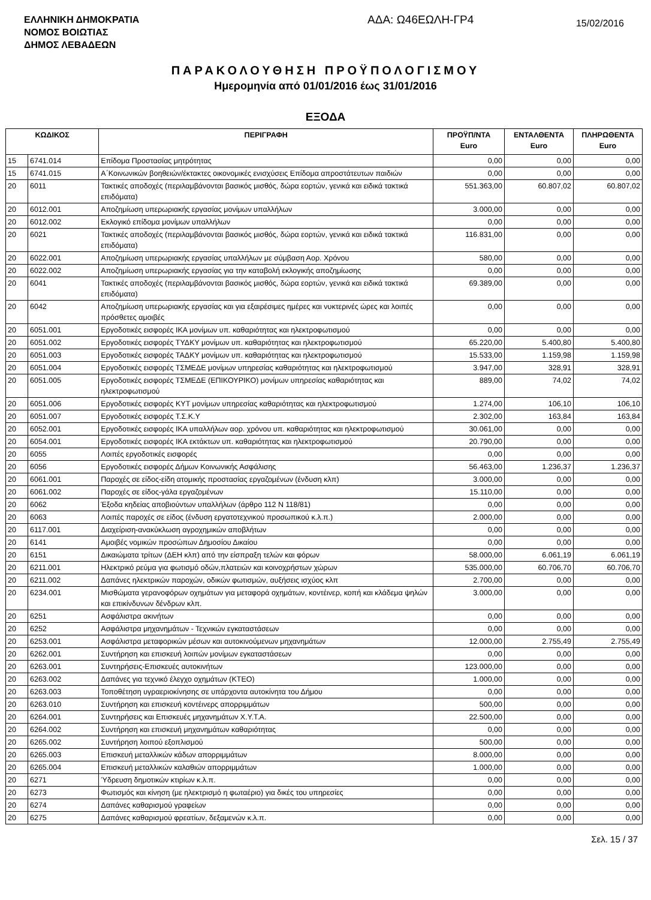ΕΛΛΗΝΙΚΗ ΔΗΜΟΚΡΑΤΙΑ
ΝΟΜΟΣ ΒΟΙΩΤΙΑΣ
ΔΗΜΟΣ ΛΕΒΑΔΕΩΝ
ΑΔΑ: Ω46ΕΩΛΗ-ΓΡ4
15/02/2016
ΠΑΡΑΚΟΛΟΥΘΗΣΗ ΠΡΟΫΠΟΛΟΓΙΣΜΟΥ
Ημερομηνία από 01/01/2016 έως 31/01/2016
ΕΞΟΔΑ
| ΚΩΔΙΚΟΣ | | ΠΕΡΙΓΡΑΦΗ | ΠΡΟΫΠ/ΝΤΑ Euro | ΕΝΤΑΛΘΕΝΤΑ Euro | ΠΛΗΡΩΘΕΝΤΑ Euro |
| --- | --- | --- | --- | --- | --- |
| 15 | 6741.014 | Επίδομα Προστασίας μητρότητας | 0,00 | 0,00 | 0,00 |
| 15 | 6741.015 | Α΄Κοινωνικών βοηθειών/έκτακτες οικονομικές ενισχύσεις Επίδομα απροστάτευτων παιδιών | 0,00 | 0,00 | 0,00 |
| 20 | 6011 | Τακτικές αποδοχές (περιλαμβάνονται βασικός μισθός, δώρα εορτών, γενικά και ειδικά τακτικά επιδόματα) | 551.363,00 | 60.807,02 | 60.807,02 |
| 20 | 6012.001 | Αποζημίωση υπερωριακής εργασίας μονίμων υπαλλήλων | 3.000,00 | 0,00 | 0,00 |
| 20 | 6012.002 | Εκλογικό επίδομα μονίμων υπαλλήλων | 0,00 | 0,00 | 0,00 |
| 20 | 6021 | Τακτικές αποδοχές (περιλαμβάνονται βασικός μισθός, δώρα εορτών, γενικά και ειδικά τακτικά επιδόματα) | 116.831,00 | 0,00 | 0,00 |
| 20 | 6022.001 | Αποζημίωση υπερωριακής εργασίας υπαλλήλων με σύμβαση Αορ. Χρόνου | 580,00 | 0,00 | 0,00 |
| 20 | 6022.002 | Αποζημίωση υπερωριακής εργασίας για την καταβολή εκλογικής αποζημίωσης | 0,00 | 0,00 | 0,00 |
| 20 | 6041 | Τακτικές αποδοχές (περιλαμβάνονται βασικός μισθός, δώρα εορτών, γενικά και ειδικά τακτικά επιδόματα) | 69.389,00 | 0,00 | 0,00 |
| 20 | 6042 | Αποζημίωση υπερωριακής εργασίας και για εξαιρέσιμες ημέρες και νυκτερινές ώρες και λοιπές πρόσθετες αμοιβές | 0,00 | 0,00 | 0,00 |
| 20 | 6051.001 | Εργοδοτικές εισφορές ΙΚΑ μονίμων υπ. καθαριότητας και ηλεκτροφωτισμού | 0,00 | 0,00 | 0,00 |
| 20 | 6051.002 | Εργοδοτικές εισφορές ΤΥΔΚΥ μονίμων υπ. καθαριότητας και ηλεκτροφωτισμού | 65.220,00 | 5.400,80 | 5.400,80 |
| 20 | 6051.003 | Εργοδοτικές εισφορές ΤΑΔΚΥ μονίμων υπ. καθαριότητας και ηλεκτροφωτισμού | 15.533,00 | 1.159,98 | 1.159,98 |
| 20 | 6051.004 | Εργοδοτικές εισφορές ΤΣΜΕΔΕ μονίμων υπηρεσίας καθαριότητας και ηλεκτροφωτισμού | 3.947,00 | 328,91 | 328,91 |
| 20 | 6051.005 | Εργοδοτικές εισφορές ΤΣΜΕΔΕ (ΕΠΙΚΟΥΡΙΚΟ) μονίμων υπηρεσίας καθαριότητας και ηλεκτροφωτισμού | 889,00 | 74,02 | 74,02 |
| 20 | 6051.006 | Εργοδοτικές εισφορές ΚΥΤ μονίμων υπηρεσίας καθαριότητας και ηλεκτροφωτισμού | 1.274,00 | 106,10 | 106,10 |
| 20 | 6051.007 | Εργοδοτικές εισφορές Τ.Σ.Κ.Υ | 2.302,00 | 163,84 | 163,84 |
| 20 | 6052.001 | Εργοδοτικές εισφορές ΙΚΑ υπαλλήλων αορ. χρόνου υπ. καθαριότητας και ηλεκτροφωτισμού | 30.061,00 | 0,00 | 0,00 |
| 20 | 6054.001 | Εργοδοτικές εισφορές ΙΚΑ εκτάκτων υπ. καθαριότητας και ηλεκτροφωτισμού | 20.790,00 | 0,00 | 0,00 |
| 20 | 6055 | Λοιπές εργοδοτικές εισφορές | 0,00 | 0,00 | 0,00 |
| 20 | 6056 | Εργοδοτικές εισφορές Δήμων Κοινωνικής Ασφάλισης | 56.463,00 | 1.236,37 | 1.236,37 |
| 20 | 6061.001 | Παροχές σε είδος-είδη ατομικής προστασίας εργαζομένων (ένδυση κλπ) | 3.000,00 | 0,00 | 0,00 |
| 20 | 6061.002 | Παροχές σε είδος-γάλα εργαζομένων | 15.110,00 | 0,00 | 0,00 |
| 20 | 6062 | Έξοδα κηδείας αποβιούντων υπαλλήλων (άρθρο 112 Ν 118/81) | 0,00 | 0,00 | 0,00 |
| 20 | 6063 | Λοιπές παροχές σε είδος (ένδυση εργατοτεχνικού προσωπικού κ.λ.π.) | 2.000,00 | 0,00 | 0,00 |
| 20 | 6117.001 | Διαχείριση-ανακύκλωση αγροχημικών αποβλήτων | 0,00 | 0,00 | 0,00 |
| 20 | 6141 | Αμοιβές νομικών προσώπων Δημοσίου Δικαίου | 0,00 | 0,00 | 0,00 |
| 20 | 6151 | Δικαιώματα τρίτων (ΔΕΗ κλπ) από την είσπραξη τελών και φόρων | 58.000,00 | 6.061,19 | 6.061,19 |
| 20 | 6211.001 | Ηλεκτρικό ρεύμα για φωτισμό οδών,πλατειών και κοινοχρήστων χώρων | 535.000,00 | 60.706,70 | 60.706,70 |
| 20 | 6211.002 | Δαπάνες ηλεκτρικών παροχών, οδικών φωτισμών, αυξήσεις ισχύος κλπ | 2.700,00 | 0,00 | 0,00 |
| 20 | 6234.001 | Μισθώματα γερανοφόρων οχημάτων για μεταφορά οχημάτων, κοντέινερ, κοπή και κλάδεμα ψηλών και επικίνδυνων δένδρων κλπ. | 3.000,00 | 0,00 | 0,00 |
| 20 | 6251 | Ασφάλιστρα ακινήτων | 0,00 | 0,00 | 0,00 |
| 20 | 6252 | Ασφάλιστρα μηχανημάτων - Τεχνικών εγκαταστάσεων | 0,00 | 0,00 | 0,00 |
| 20 | 6253.001 | Ασφάλιστρα μεταφορικών μέσων και αυτοκινούμενων μηχανημάτων | 12.000,00 | 2.755,49 | 2.755,49 |
| 20 | 6262.001 | Συντήρηση και επισκευή λοιπών μονίμων εγκαταστάσεων | 0,00 | 0,00 | 0,00 |
| 20 | 6263.001 | Συντηρήσεις-Επισκευές αυτοκινήτων | 123.000,00 | 0,00 | 0,00 |
| 20 | 6263.002 | Δαπάνες για τεχνικό έλεγχο οχημάτων (ΚΤΕΟ) | 1.000,00 | 0,00 | 0,00 |
| 20 | 6263.003 | Τοποθέτηση υγραεριοκίνησης σε υπάρχοντα αυτοκίνητα του Δήμου | 0,00 | 0,00 | 0,00 |
| 20 | 6263.010 | Συντήρηση και επισκευή κοντέινερς απορριμμάτων | 500,00 | 0,00 | 0,00 |
| 20 | 6264.001 | Συντηρήσεις και Επισκευές μηχανημάτων Χ.Υ.Τ.Α. | 22.500,00 | 0,00 | 0,00 |
| 20 | 6264.002 | Συντήρηση και επισκευή μηχανημάτων καθαριότητας | 0,00 | 0,00 | 0,00 |
| 20 | 6265.002 | Συντήρηση λοιπού εξοπλισμού | 500,00 | 0,00 | 0,00 |
| 20 | 6265.003 | Επισκευή μεταλλικών κάδων απορριμμάτων | 8.000,00 | 0,00 | 0,00 |
| 20 | 6265.004 | Επισκευή μεταλλικών καλαθιών απορριμμάτων | 1.000,00 | 0,00 | 0,00 |
| 20 | 6271 | Ύδρευση δημοτικών κτιρίων κ.λ.π. | 0,00 | 0,00 | 0,00 |
| 20 | 6273 | Φωτισμός και κίνηση (με ηλεκτρισμό η φωταέριο) για δικές του υπηρεσίες | 0,00 | 0,00 | 0,00 |
| 20 | 6274 | Δαπάνες καθαρισμού γραφείων | 0,00 | 0,00 | 0,00 |
| 20 | 6275 | Δαπάνες καθαρισμού φρεατίων, δεξαμενών κ.λ.π. | 0,00 | 0,00 | 0,00 |
Σελ. 15 / 37